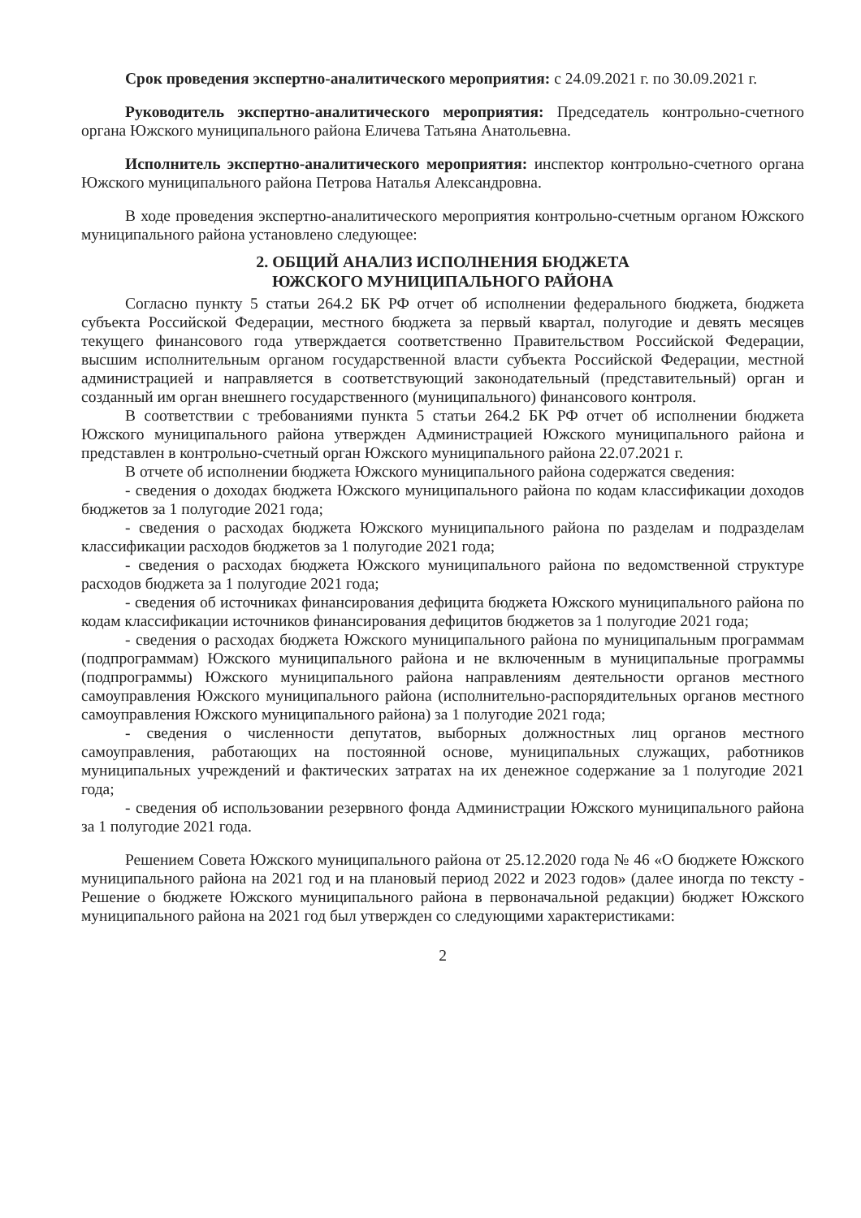Срок проведения экспертно-аналитического мероприятия: с 24.09.2021 г. по 30.09.2021 г.
Руководитель экспертно-аналитического мероприятия: Председатель контрольно-счетного органа Южского муниципального района Еличева Татьяна Анатольевна.
Исполнитель экспертно-аналитического мероприятия: инспектор контрольно-счетного органа Южского муниципального района Петрова Наталья Александровна.
В ходе проведения экспертно-аналитического мероприятия контрольно-счетным органом Южского муниципального района установлено следующее:
2. ОБЩИЙ АНАЛИЗ ИСПОЛНЕНИЯ БЮДЖЕТА
ЮЖСКОГО МУНИЦИПАЛЬНОГО РАЙОНА
Согласно пункту 5 статьи 264.2 БК РФ отчет об исполнении федерального бюджета, бюджета субъекта Российской Федерации, местного бюджета за первый квартал, полугодие и девять месяцев текущего финансового года утверждается соответственно Правительством Российской Федерации, высшим исполнительным органом государственной власти субъекта Российской Федерации, местной администрацией и направляется в соответствующий законодательный (представительный) орган и созданный им орган внешнего государственного (муниципального) финансового контроля.
В соответствии с требованиями пункта 5 статьи 264.2 БК РФ отчет об исполнении бюджета Южского муниципального района утвержден Администрацией Южского муниципального района и представлен в контрольно-счетный орган Южского муниципального района 22.07.2021 г.
В отчете об исполнении бюджета Южского муниципального района содержатся сведения:
- сведения о доходах бюджета Южского муниципального района по кодам классификации доходов бюджетов за 1 полугодие 2021 года;
- сведения о расходах бюджета Южского муниципального района по разделам и подразделам классификации расходов бюджетов за 1 полугодие 2021 года;
- сведения о расходах бюджета Южского муниципального района по ведомственной структуре расходов бюджета за 1 полугодие 2021 года;
- сведения об источниках финансирования дефицита бюджета Южского муниципального района по кодам классификации источников финансирования дефицитов бюджетов за 1 полугодие 2021 года;
- сведения о расходах бюджета Южского муниципального района по муниципальным программам (подпрограммам) Южского муниципального района и не включенным в муниципальные программы (подпрограммы) Южского муниципального района направлениям деятельности органов местного самоуправления Южского муниципального района (исполнительно-распорядительных органов местного самоуправления Южского муниципального района) за 1 полугодие 2021 года;
- сведения о численности депутатов, выборных должностных лиц органов местного самоуправления, работающих на постоянной основе, муниципальных служащих, работников муниципальных учреждений и фактических затратах на их денежное содержание за 1 полугодие 2021 года;
- сведения об использовании резервного фонда Администрации Южского муниципального района за 1 полугодие 2021 года.
Решением Совета Южского муниципального района от 25.12.2020 года № 46 «О бюджете Южского муниципального района на 2021 год и на плановый период 2022 и 2023 годов» (далее иногда по тексту - Решение о бюджете Южского муниципального района в первоначальной редакции) бюджет Южского муниципального района на 2021 год был утвержден со следующими характеристиками:
2